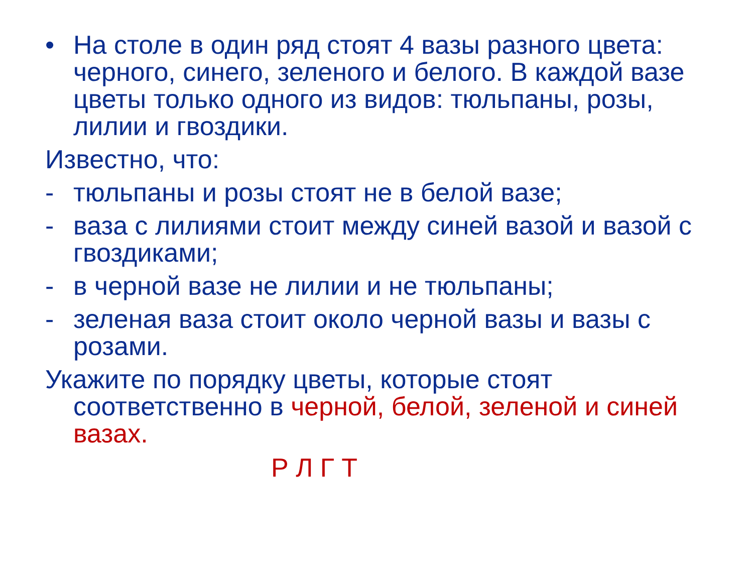• На столе в один ряд стоят 4 вазы разного цвета: черного, синего, зеленого и белого. В каждой вазе цветы только одного из видов: тюльпаны, розы, лилии и гвоздики.
Известно, что:
- тюльпаны и розы стоят не в белой вазе;
- ваза с лилиями стоит между синей вазой и вазой с гвоздиками;
- в черной вазе не лилии и не тюльпаны;
- зеленая ваза стоит около черной вазы и вазы с розами.
Укажите по порядку цветы, которые стоят соответственно в черной, белой, зеленой и синей вазах.
Р Л Г Т